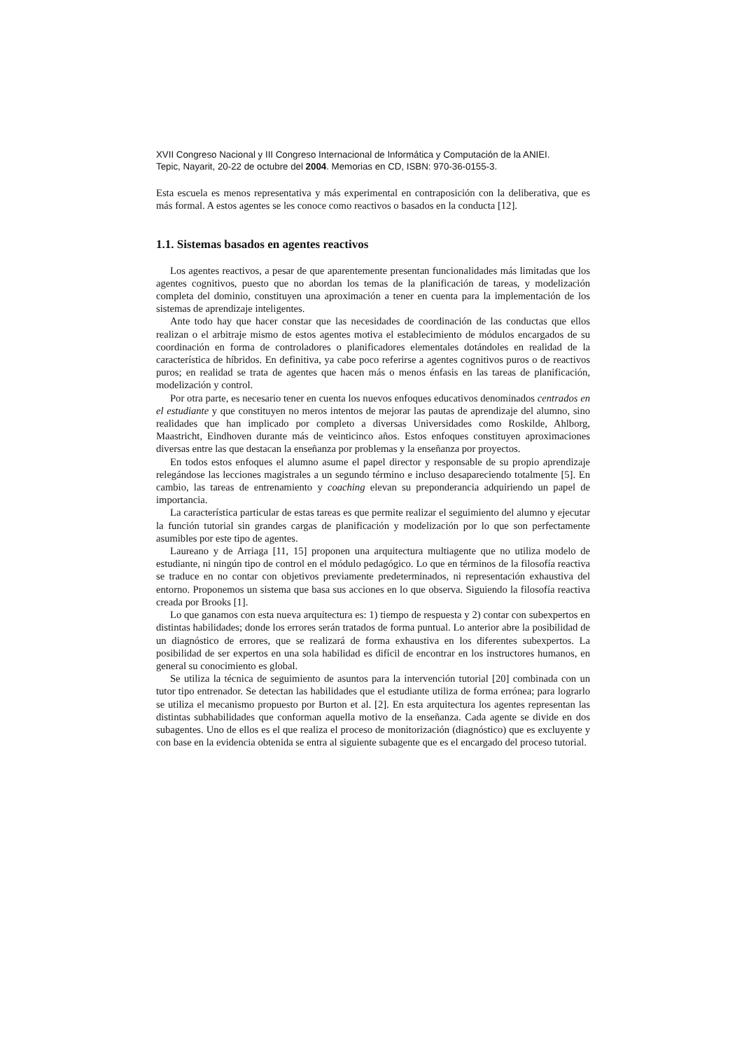XVII Congreso Nacional y III Congreso Internacional de Informática y Computación de la ANIEI.
Tepic, Nayarit, 20-22 de octubre del 2004. Memorias en CD, ISBN: 970-36-0155-3.
Esta escuela es menos representativa y más experimental en contraposición con la deliberativa, que es más formal. A estos agentes se les conoce como reactivos o basados en la conducta [12].
1.1. Sistemas basados en agentes reactivos
Los agentes reactivos, a pesar de que aparentemente presentan funcionalidades más limitadas que los agentes cognitivos, puesto que no abordan los temas de la planificación de tareas, y modelización completa del dominio, constituyen una aproximación a tener en cuenta para la implementación de los sistemas de aprendizaje inteligentes.
Ante todo hay que hacer constar que las necesidades de coordinación de las conductas que ellos realizan o el arbitraje mismo de estos agentes motiva el establecimiento de módulos encargados de su coordinación en forma de controladores o planificadores elementales dotándoles en realidad de la característica de híbridos. En definitiva, ya cabe poco referirse a agentes cognitivos puros o de reactivos puros; en realidad se trata de agentes que hacen más o menos énfasis en las tareas de planificación, modelización y control.
Por otra parte, es necesario tener en cuenta los nuevos enfoques educativos denominados centrados en el estudiante y que constituyen no meros intentos de mejorar las pautas de aprendizaje del alumno, sino realidades que han implicado por completo a diversas Universidades como Roskilde, Ahlborg, Maastricht, Eindhoven durante más de veinticinco años. Estos enfoques constituyen aproximaciones diversas entre las que destacan la enseñanza por problemas y la enseñanza por proyectos.
En todos estos enfoques el alumno asume el papel director y responsable de su propio aprendizaje relegándose las lecciones magistrales a un segundo término e incluso desapareciendo totalmente [5]. En cambio, las tareas de entrenamiento y coaching elevan su preponderancia adquiriendo un papel de importancia.
La característica particular de estas tareas es que permite realizar el seguimiento del alumno y ejecutar la función tutorial sin grandes cargas de planificación y modelización por lo que son perfectamente asumibles por este tipo de agentes.
Laureano y de Arriaga [11, 15] proponen una arquitectura multiagente que no utiliza modelo de estudiante, ni ningún tipo de control en el módulo pedagógico. Lo que en términos de la filosofía reactiva se traduce en no contar con objetivos previamente predeterminados, ni representación exhaustiva del entorno. Proponemos un sistema que basa sus acciones en lo que observa. Siguiendo la filosofía reactiva creada por Brooks [1].
Lo que ganamos con esta nueva arquitectura es: 1) tiempo de respuesta y 2) contar con subexpertos en distintas habilidades; donde los errores serán tratados de forma puntual. Lo anterior abre la posibilidad de un diagnóstico de errores, que se realizará de forma exhaustiva en los diferentes subexpertos. La posibilidad de ser expertos en una sola habilidad es difícil de encontrar en los instructores humanos, en general su conocimiento es global.
Se utiliza la técnica de seguimiento de asuntos para la intervención tutorial [20] combinada con un tutor tipo entrenador. Se detectan las habilidades que el estudiante utiliza de forma errónea; para lograrlo se utiliza el mecanismo propuesto por Burton et al. [2]. En esta arquitectura los agentes representan las distintas subhabilidades que conforman aquella motivo de la enseñanza. Cada agente se divide en dos subagentes. Uno de ellos es el que realiza el proceso de monitorización (diagnóstico) que es excluyente y con base en la evidencia obtenida se entra al siguiente subagente que es el encargado del proceso tutorial.